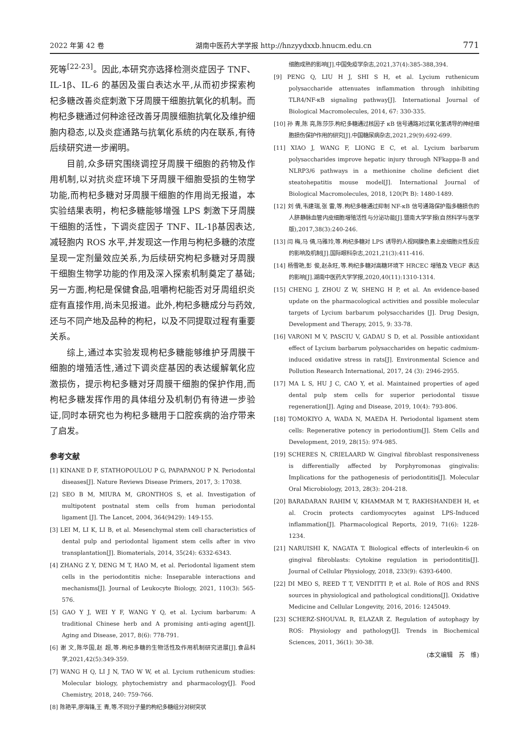2022 年第 42 卷 湖南中医药大学学报 http://hnzyydxxb.hnucm.edu.cn 771
死等<sup>[22-23]</sup>。因此,本研究亦选择检测炎症因子 TNF、IL-1β、IL-6 的基因及蛋白表达水平,从而初步探索枸杞多糖改善炎症刺激下牙周膜干细胞抗氧化的机制。而枸杞多糖通过何种途径改善牙周膜细胞抗氧化及维护细胞内稳态,以及炎症通路与抗氧化系统的内在联系,有待后续研究进一步阐明。
目前,众多研究围绕调控牙周膜干细胞的药物及作用机制,以对抗炎症环境下牙周膜干细胞受损的生物学功能,而枸杞多糖对牙周膜干细胞的作用尚无报道，本实验结果表明，枸杞多糖能够增强 LPS 刺激下牙周膜干细胞的活性，下调炎症因子 TNF、IL-1β基因表达,减轻胞内 ROS 水平,并发现这一作用与枸杞多糖的浓度呈现一定剂量效应关系,为后续研究枸杞多糖对牙周膜干细胞生物学功能的作用及深入探索机制奠定了基础;另一方面,枸杞是保健食品,咀嚼枸杞能否对牙周组织炎症有直接作用,尚未见报道。此外,枸杞多糖成分与药效,还与不同产地及品种的枸杞，以及不同提取过程有重要关系。
综上,通过本实验发现枸杞多糖能够维护牙周膜干细胞的增殖活性,通过下调炎症基因的表达缓解氧化应激损伤，提示枸杞多糖对牙周膜干细胞的保护作用,而枸杞多糖发挥作用的具体组分及机制仍有待进一步验证,同时本研究也为枸杞多糖用于口腔疾病的治疗带来了启发。
参考文献
[1] KINANE D F, STATHOPOULOU P G, PAPAPANOU P N. Periodontal diseases[J]. Nature Reviews Disease Primers, 2017, 3: 17038.
[2] SEO B M, MIURA M, GRONTHOS S, et al. Investigation of multipotent postnatal stem cells from human periodontal ligament [J]. The Lancet, 2004, 364(9429): 149-155.
[3] LEI M, LI K, LI B, et al. Mesenchymal stem cell characteristics of dental pulp and periodontal ligament stem cells after in vivo transplantation[J]. Biomaterials, 2014, 35(24): 6332-6343.
[4] ZHANG Z Y, DENG M T, HAO M, et al. Periodontal ligament stem cells in the periodontitis niche: Inseparable interactions and mechanisms[J]. Journal of Leukocyte Biology, 2021, 110(3): 565-576.
[5] GAO Y J, WEI Y F, WANG Y Q, et al. Lycium barbarum: A traditional Chinese herb and A promising anti-aging agent[J]. Aging and Disease, 2017, 8(6): 778-791.
[6] 谢 文,陈华国,赵 超,等.枸杞多糖的生物活性及作用机制研究进展[J].食品科学,2021,42(5):349-359.
[7] WANG H Q, LI J N, TAO W W, et al. Lycium ruthenicum studies: Molecular biology, phytochemistry and pharmacology[J]. Food Chemistry, 2018, 240: 759-766.
[8] 陈艳平,廖海锋,王 青,等.不同分子量的枸杞多糖组分对树突状
细胞成熟的影响[J].中国免疫学杂志,2021,37(4):385-388,394.
[9] PENG Q, LIU H J, SHI S H, et al. Lycium ruthenicum polysaccharide attenuates inflammation through inhibiting TLR4/NF-κB signaling pathway[J]. International Journal of Biological Macromolecules, 2014, 67: 330-335.
[10] 孙 青,陈 亮,陈莎莎.枸杞多糖通过核因子 κB 信号通路对过氧化氢诱导的神经细胞损伤保护作用的研究[J].中国糖尿病杂志,2021,29(9):692-699.
[11] XIAO J, WANG F, LIONG E C, et al. Lycium barbarum polysaccharides improve hepatic injury through NFkappa-B and NLRP3/6 pathways in a methionine choline deficient diet steatohepatitis mouse model[J]. International Journal of Biological Macromolecules, 2018, 120(Pt B): 1480-1489.
[12] 刘 倩,韦建瑞,张 雷,等.枸杞多糖通过抑制 NF-κB 信号通路保护脂多糖损伤的人脐静脉血管内皮细胞增殖活性与分泌功能[J].暨南大学学报(自然科学与医学版),2017,38(3):240-246.
[13] 闫 梅,马 倩,马雅玲,等.枸杞多糖对 LPS 诱导的人视网膜色素上皮细胞炎性反应的影响及机制[J].国际眼科杂志,2021,21(3):411-416.
[14] 杨雪艳,彭 俊,赵永旺,等.枸杞多糖对高糖环境下 HRCEC 增殖及 VEGF 表达的影响[J].湖南中医药大学学报,2020,40(11):1310-1314.
[15] CHENG J, ZHOU Z W, SHENG H P, et al. An evidence-based update on the pharmacological activities and possible molecular targets of Lycium barbarum polysaccharides [J]. Drug Design, Development and Therapy, 2015, 9: 33-78.
[16] VARONI M V, PASCIU V, GADAU S D, et al. Possible antioxidant effect of Lycium barbarum polysaccharides on hepatic cadmium-induced oxidative stress in rats[J]. Environmental Science and Pollution Research International, 2017, 24 (3): 2946-2955.
[17] MA L S, HU J C, CAO Y, et al. Maintained properties of aged dental pulp stem cells for superior periodontal tissue regeneration[J]. Aging and Disease, 2019, 10(4): 793-806.
[18] TOMOKIYO A, WADA N, MAEDA H. Periodontal ligament stem cells: Regenerative potency in periodontium[J]. Stem Cells and Development, 2019, 28(15): 974-985.
[19] SCHERES N, CRIELAARD W. Gingival fibroblast responsiveness is differentially affected by Porphyromonas gingivalis: Implications for the pathogenesis of periodontitis[J]. Molecular Oral Microbiology, 2013, 28(3): 204-218.
[20] BARADARAN RAHIM V, KHAMMAR M T, RAKHSHANDEH H, et al. Crocin protects cardiomyocytes against LPS-Induced inflammation[J]. Pharmacological Reports, 2019, 71(6): 1228-1234.
[21] NARUISHI K, NAGATA T. Biological effects of interleukin-6 on gingival fibroblasts: Cytokine regulation in periodontitis[J]. Journal of Cellular Physiology, 2018, 233(9): 6393-6400.
[22] DI MEO S, REED T T, VENDITTI P, et al. Role of ROS and RNS sources in physiological and pathological conditions[J]. Oxidative Medicine and Cellular Longevity, 2016, 2016: 1245049.
[23] SCHERZ-SHOUVAL R, ELAZAR Z. Regulation of autophagy by ROS: Physiology and pathology[J]. Trends in Biochemical Sciences, 2011, 36(1): 30-38.
(本文编辑　苏　维)